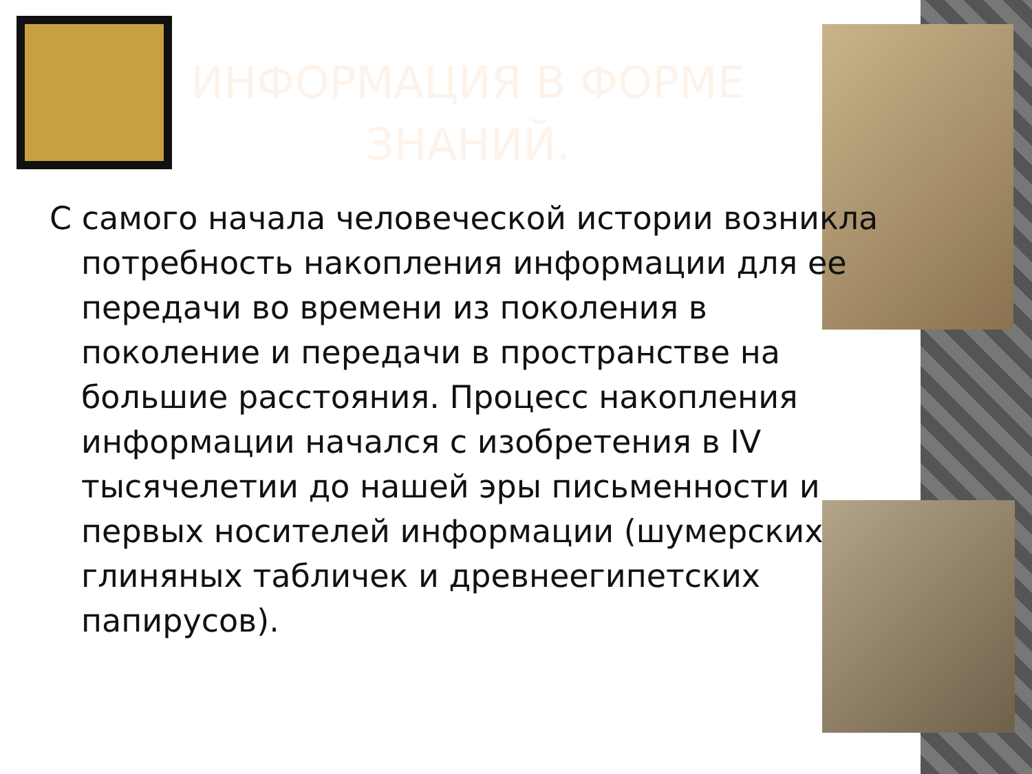ИНФОРМАЦИЯ В ФОРМЕ ЗНАНИЙ.
С самого начала человеческой истории возникла потребность накопления информации для ее передачи во времени из поколения в поколение и передачи в пространстве на большие расстояния. Процесс накопления информации начался с изобретения в IV тысячелетии до нашей эры письменности и первых носителей информации (шумерских глиняных табличек и древнеегипетских папирусов).